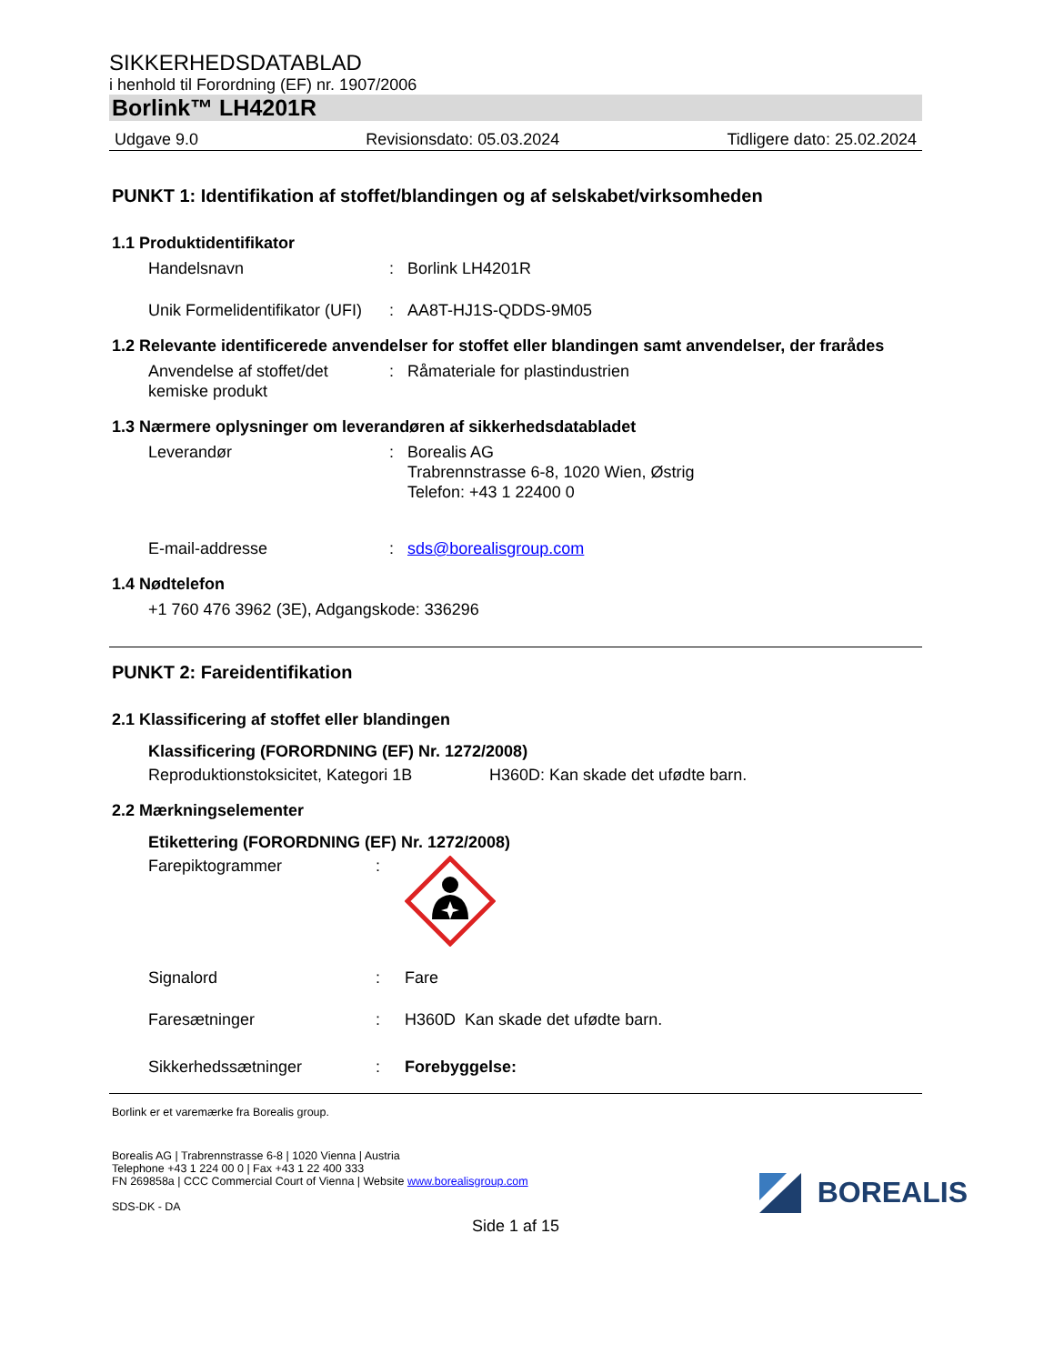SIKKERHEDSDATABLAD
i henhold til Forordning (EF) nr. 1907/2006
Borlink™ LH4201R
Udgave 9.0 Revisionsdato: 05.03.2024 Tidligere dato: 25.02.2024
PUNKT 1: Identifikation af stoffet/blandingen og af selskabet/virksomheden
1.1 Produktidentifikator
Handelsnavn : Borlink LH4201R
Unik Formelidentifikator (UFI)
: AA8T-HJ1S-QDDS-9M05
1.2 Relevante identificerede anvendelser for stoffet eller blandingen samt anvendelser, der frarådes
Anvendelse af stoffet/det kemiske produkt
: Råmateriale for plastindustrien
1.3 Nærmere oplysninger om leverandøren af sikkerhedsdatabladet
Leverandør : Borealis AG
Trabrennstrasse 6-8, 1020 Wien, Østrig
Telefon: +43 1 22400 0
E-mail-addresse : sds@borealisgroup.com
1.4 Nødtelefon
+1 760 476 3962 (3E), Adgangskode: 336296
PUNKT 2: Fareidentifikation
2.1 Klassificering af stoffet eller blandingen
Klassificering (FORORDNING (EF) Nr. 1272/2008)
Reproduktionstoksicitet, Kategori 1B
H360D: Kan skade det ufødte barn.
2.2 Mærkningselementer
Etikettering (FORORDNING (EF) Nr. 1272/2008)
Farepiktogrammer :
Signalord : Fare
Faresætninger : H360D Kan skade det ufødte barn.
Sikkerhedssætninger : Forebyggelse:
Borlink er et varemærke fra Borealis group.
Borealis AG | Trabrennstrasse 6-8 | 1020 Vienna | Austria
Telephone +43 1 224 00 0 | Fax +43 1 22 400 333
FN 269858a | CCC Commercial Court of Vienna | Website www.borealisgroup.com
SDS-DK - DA
BOREALIS
Side 1 af 15